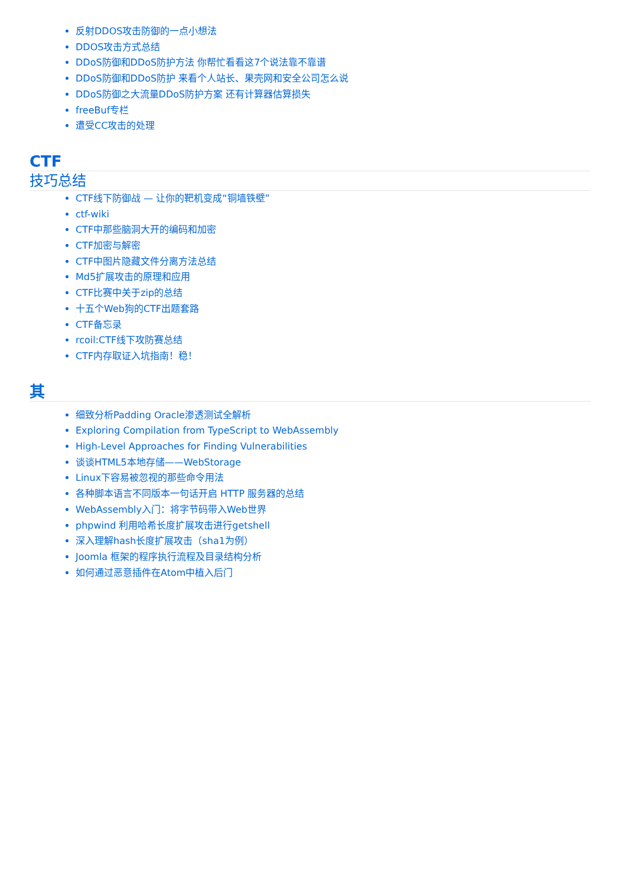反射DDOS攻击防御的一点小想法
DDOS攻击方式总结
DDoS防御和DDoS防护方法 你帮忙看看这7个说法靠不靠谱
DDoS防御和DDoS防护 来看个人站长、果壳网和安全公司怎么说
DDoS防御之大流量DDoS防护方案 还有计算器估算损失
freeBuf专栏
遭受CC攻击的处理
CTF
技巧总结
CTF线下防御战 — 让你的靶机变成“铜墙铁壁”
ctf-wiki
CTF中那些脑洞大开的编码和加密
CTF加密与解密
CTF中图片隐藏文件分离方法总结
Md5扩展攻击的原理和应用
CTF比赛中关于zip的总结
十五个Web狗的CTF出题套路
CTF备忘录
rcoil:CTF线下攻防赛总结
CTF内存取证入坑指南！稳！
其
细致分析Padding Oracle渗透测试全解析
Exploring Compilation from TypeScript to WebAssembly
High-Level Approaches for Finding Vulnerabilities
谈谈HTML5本地存储——WebStorage
Linux下容易被忽视的那些命令用法
各种脚本语言不同版本一句话开启 HTTP 服务器的总结
WebAssembly入门：将字节码带入Web世界
phpwind 利用哈希长度扩展攻击进行getshell
深入理解hash长度扩展攻击（sha1为例）
Joomla 框架的程序执行流程及目录结构分析
如何通过恶意插件在Atom中植入后门